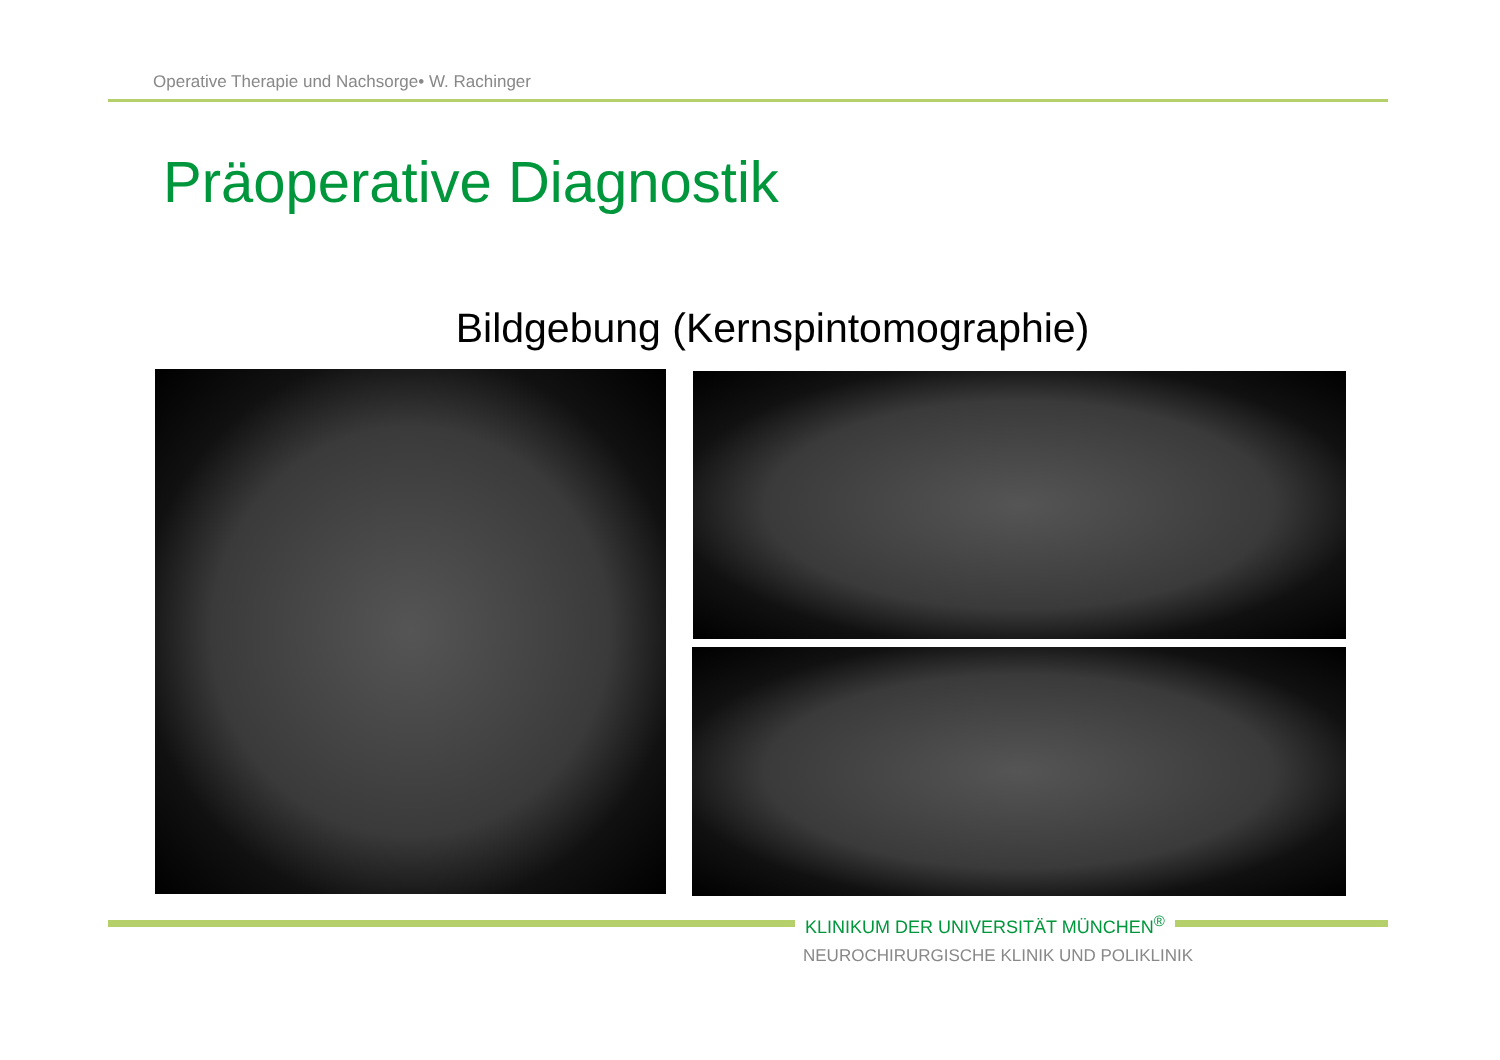Operative Therapie und Nachsorge• W. Rachinger
Präoperative Diagnostik
Bildgebung (Kernspintomographie)
KLINIKUM DER UNIVERSITÄT MÜNCHEN<sup>®</sup>
NEUROCHIRURGISCHE KLINIK UND POLIKLINIK